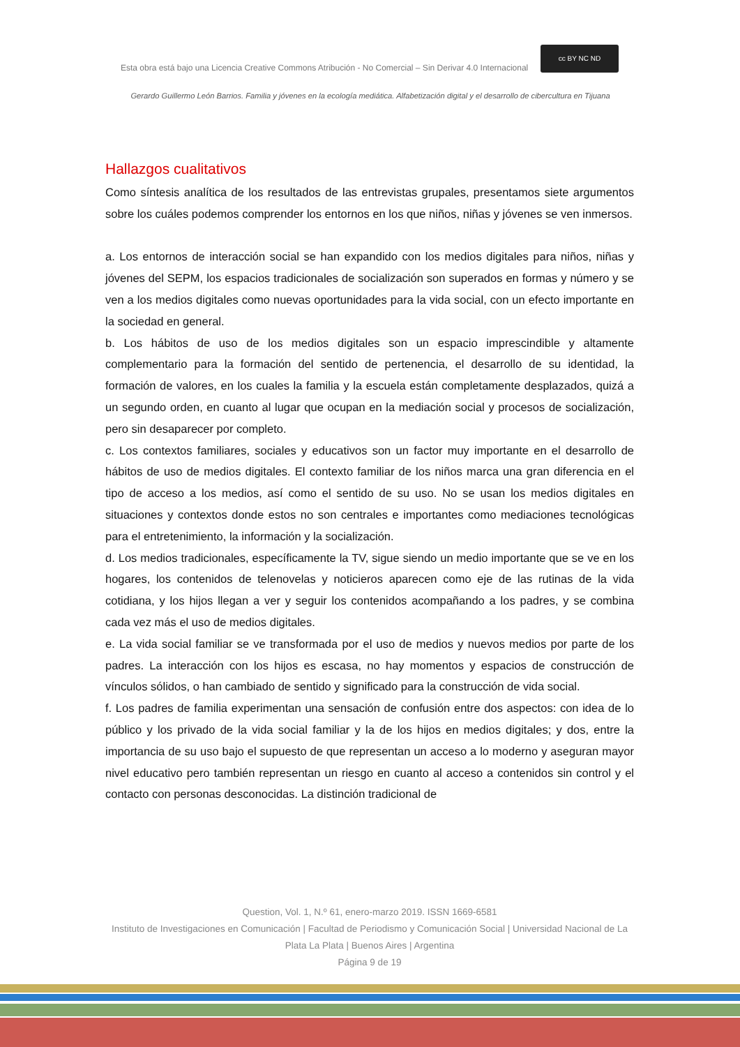Esta obra está bajo una Licencia Creative Commons Atribución - No Comercial – Sin Derivar 4.0 Internacional
cc BY NC ND
Gerardo Guillermo León Barrios. Familia y jóvenes en la ecología mediática. Alfabetización digital y el desarrollo de cibercultura en Tijuana
Hallazgos cualitativos
Como síntesis analítica de los resultados de las entrevistas grupales, presentamos siete argumentos sobre los cuáles podemos comprender los entornos en los que niños, niñas y jóvenes se ven inmersos.
a. Los entornos de interacción social se han expandido con los medios digitales para niños, niñas y jóvenes del SEPM, los espacios tradicionales de socialización son superados en formas y número y se ven a los medios digitales como nuevas oportunidades para la vida social, con un efecto importante en la sociedad en general.
b. Los hábitos de uso de los medios digitales son un espacio imprescindible y altamente complementario para la formación del sentido de pertenencia, el desarrollo de su identidad, la formación de valores, en los cuales la familia y la escuela están completamente desplazados, quizá a un segundo orden, en cuanto al lugar que ocupan en la mediación social y procesos de socialización, pero sin desaparecer por completo.
c. Los contextos familiares, sociales y educativos son un factor muy importante en el desarrollo de hábitos de uso de medios digitales. El contexto familiar de los niños marca una gran diferencia en el tipo de acceso a los medios, así como el sentido de su uso. No se usan los medios digitales en situaciones y contextos donde estos no son centrales e importantes como mediaciones tecnológicas para el entretenimiento, la información y la socialización.
d. Los medios tradicionales, específicamente la TV, sigue siendo un medio importante que se ve en los hogares, los contenidos de telenovelas y noticieros aparecen como eje de las rutinas de la vida cotidiana, y los hijos llegan a ver y seguir los contenidos acompañando a los padres, y se combina cada vez más el uso de medios digitales.
e. La vida social familiar se ve transformada por el uso de medios y nuevos medios por parte de los padres. La interacción con los hijos es escasa, no hay momentos y espacios de construcción de vínculos sólidos, o han cambiado de sentido y significado para la construcción de vida social.
f. Los padres de familia experimentan una sensación de confusión entre dos aspectos: con idea de lo público y los privado de la vida social familiar y la de los hijos en medios digitales; y dos, entre la importancia de su uso bajo el supuesto de que representan un acceso a lo moderno y aseguran mayor nivel educativo pero también representan un riesgo en cuanto al acceso a contenidos sin control y el contacto con personas desconocidas. La distinción tradicional de
Question, Vol. 1, N.º 61, enero-marzo 2019. ISSN 1669-6581
Instituto de Investigaciones en Comunicación | Facultad de Periodismo y Comunicación Social | Universidad Nacional de La Plata La Plata | Buenos Aires | Argentina
Página 9 de 19